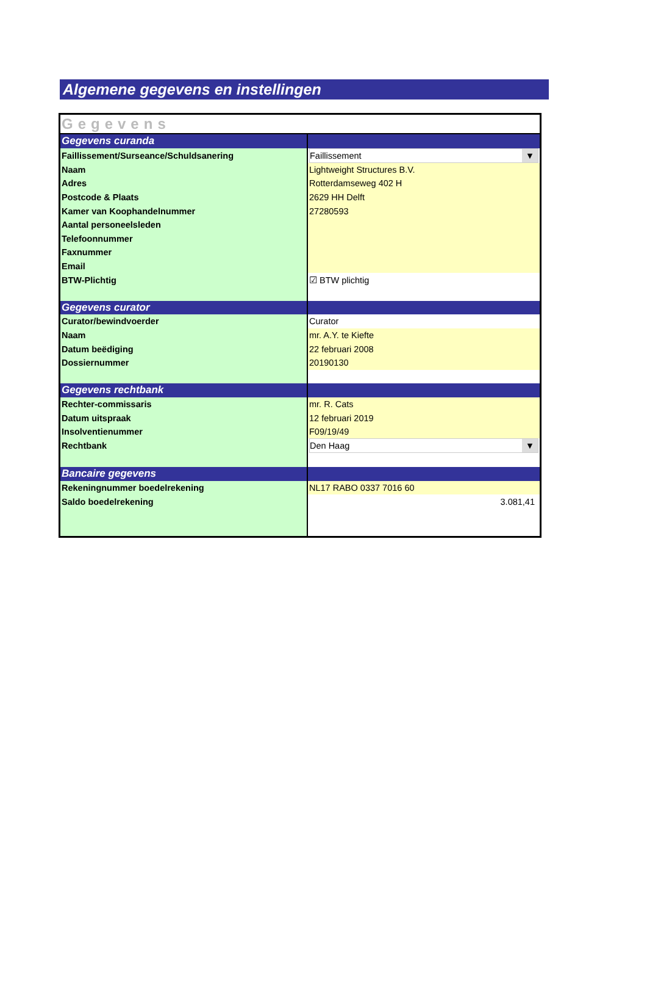Algemene gegevens en instellingen
| Gegevens | |
| Gegevens curanda | |
| Faillissement/Surseance/Schuldsanering | Faillissement ▼ |
| Naam | Lightweight Structures B.V. |
| Adres | Rotterdamseweg 402 H |
| Postcode & Plaats | 2629 HH Delft |
| Kamer van Koophandelnummer | 27280593 |
| Aantal personeelsleden | |
| Telefoonnummer | |
| Faxnummer | |
| Email | |
| BTW-Plichtig | ☑ BTW plichtig |
| Gegevens curator | |
| Curator/bewindvoerder | Curator |
| Naam | mr. A.Y. te Kiefte |
| Datum beëdiging | 22 februari 2008 |
| Dossiernummer | 20190130 |
| Gegevens rechtbank | |
| Rechter-commissaris | mr. R. Cats |
| Datum uitspraak | 12 februari 2019 |
| Insolventienummer | F09/19/49 |
| Rechtbank | Den Haag ▼ |
| Bancaire gegevens | |
| Rekeningnummer boedelrekening | NL17 RABO 0337 7016 60 |
| Saldo boedelrekening | 3.081,41 |